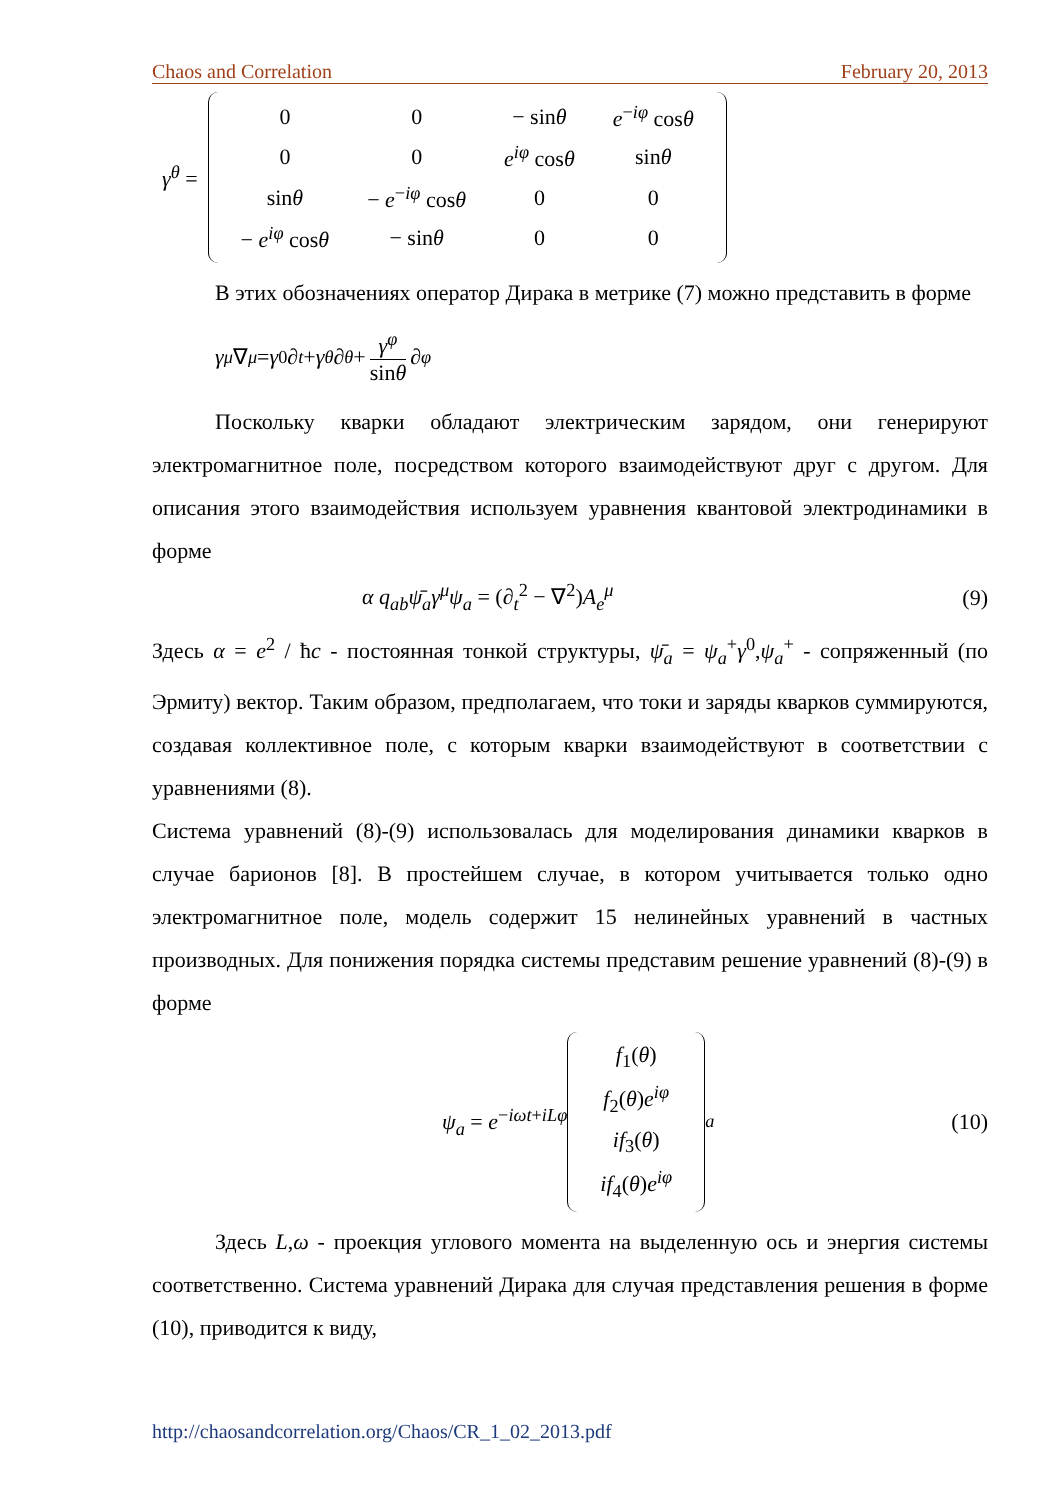Chaos and Correlation February 20, 2013
γ<sup>θ</sup> =
| 0 | 0 | − sin θ | e<sup>−iφ</sup> cos θ |
| 0 | 0 | e<sup>iφ</sup> cos θ | sin θ |
| sin θ | − e<sup>−iφ</sup> cos θ | 0 | 0 |
| − e<sup>iφ</sup> cos θ | − sin θ | 0 | 0 |
В этих обозначениях оператор Дирака в метрике (7) можно представить в форме
γ<sup>μ</sup> ∇<sub>μ</sub> = γ<sup>0</sup>∂<sub>t</sub> + γ<sup>θ</sup> ∂<sub>θ</sub> + γ<sup>φ</sup> sinθ ∂<sub>φ</sub>
Поскольку кварки обладают электрическим зарядом, они генерируют электромагнитное поле, посредством которого взаимодействуют друг с другом. Для описания этого взаимодействия используем уравнения квантовой электродинамики в форме
α q<sub>ab</sub>ψ̄<sub>a</sub>γ<sup>μ</sup>ψ<sub>a</sub> = (∂<sub>t</sub><sup>2</sup> − ∇<sup>2</sup>)A<sub>e</sub><sup>μ</sup> (9)
Здесь α = e<sup>2</sup> / ħc - постоянная тонкой структуры, ψ̄<sub>a</sub> = ψ<sub>a</sub><sup>+</sup>γ<sup>0</sup>,ψ<sub>a</sub><sup>+</sup> - сопряженный (по Эрмиту) вектор. Таким образом, предполагаем, что токи и заряды кварков суммируются, создавая коллективное поле, с которым кварки взаимодействуют в соответствии с уравнениями (8).
Система уравнений (8)-(9) использовалась для моделирования динамики кварков в случае барионов [8]. В простейшем случае, в котором учитывается только одно электромагнитное поле, модель содержит 15 нелинейных уравнений в частных производных. Для понижения порядка системы представим решение уравнений (8)-(9) в форме
ψ<sub>a</sub> = e<sup>−iωt+iLφ</sup>
| f<sub>1</sub>( θ ) |
| f<sub>2</sub>( θ ) e<sup>iφ</sup> |
| if<sub>3</sub>( θ ) |
| if<sub>4</sub>( θ ) e<sup>iφ</sup> |
<sub>a</sub> (10)
Здесь L,ω - проекция углового момента на выделенную ось и энергия системы соответственно. Система уравнений Дирака для случая представления решения в форме (10), приводится к виду,
http://chaosandcorrelation.org/Chaos/CR_1_02_2013.pdf